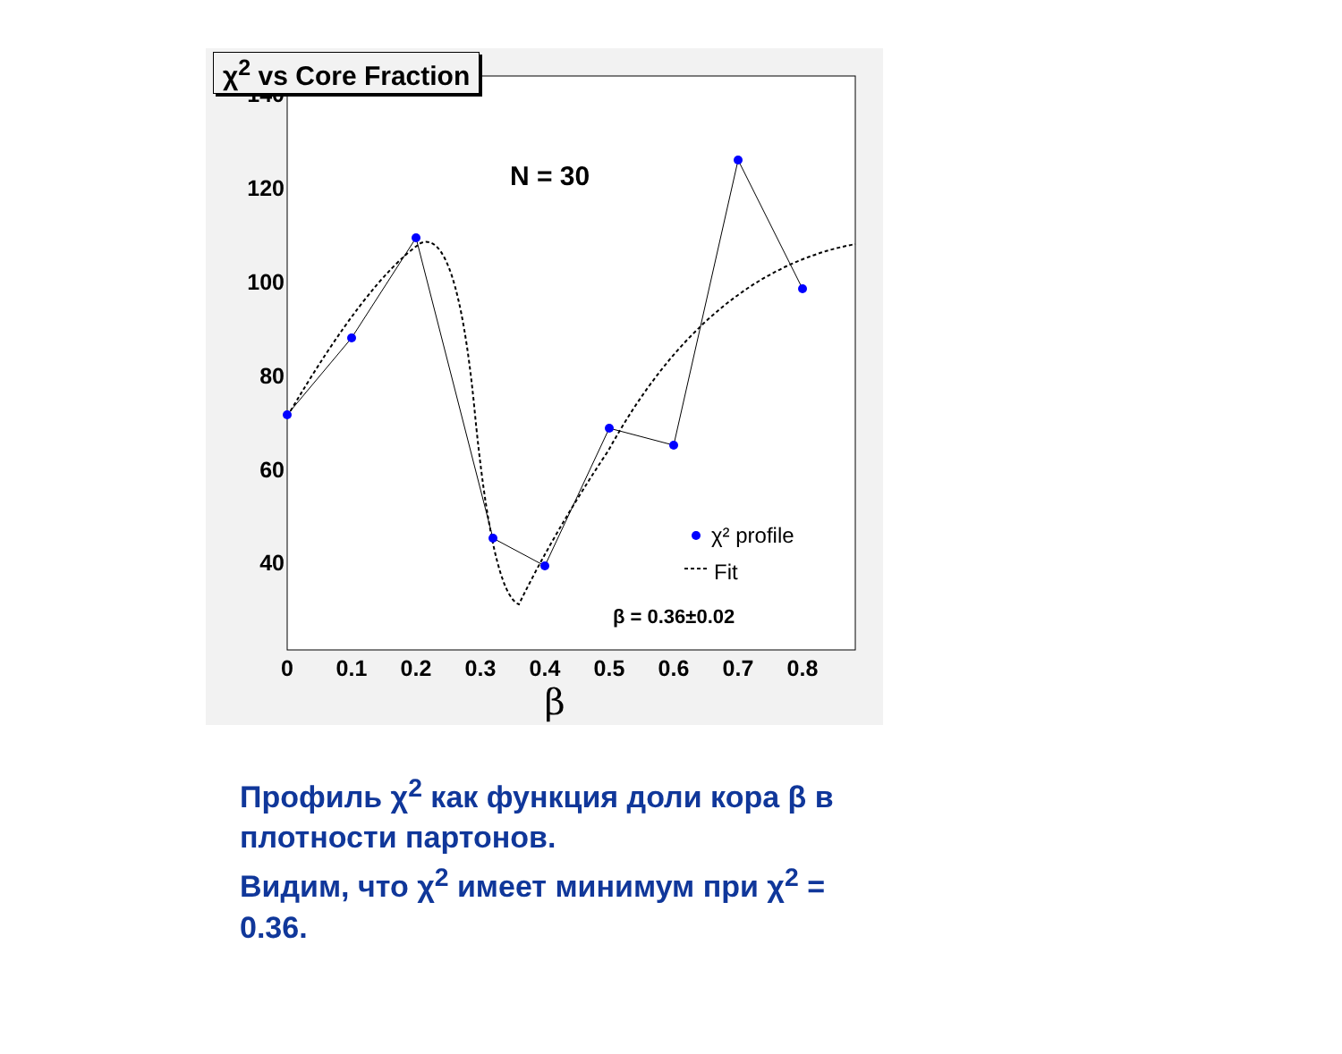140
120
100
80
60
40
0
0.1
0.2
0.3
0.4
0.5
0.6
0.7
0.8
β
N = 30
χ² profile
Fit
β = 0.36±0.02
χ<sup>2</sup> vs Core Fraction
Профиль χ<sup>2</sup> как функция доли кора β в плотности партонов.
Видим, что χ<sup>2</sup> имеет минимум при χ<sup>2</sup> = 0.36.